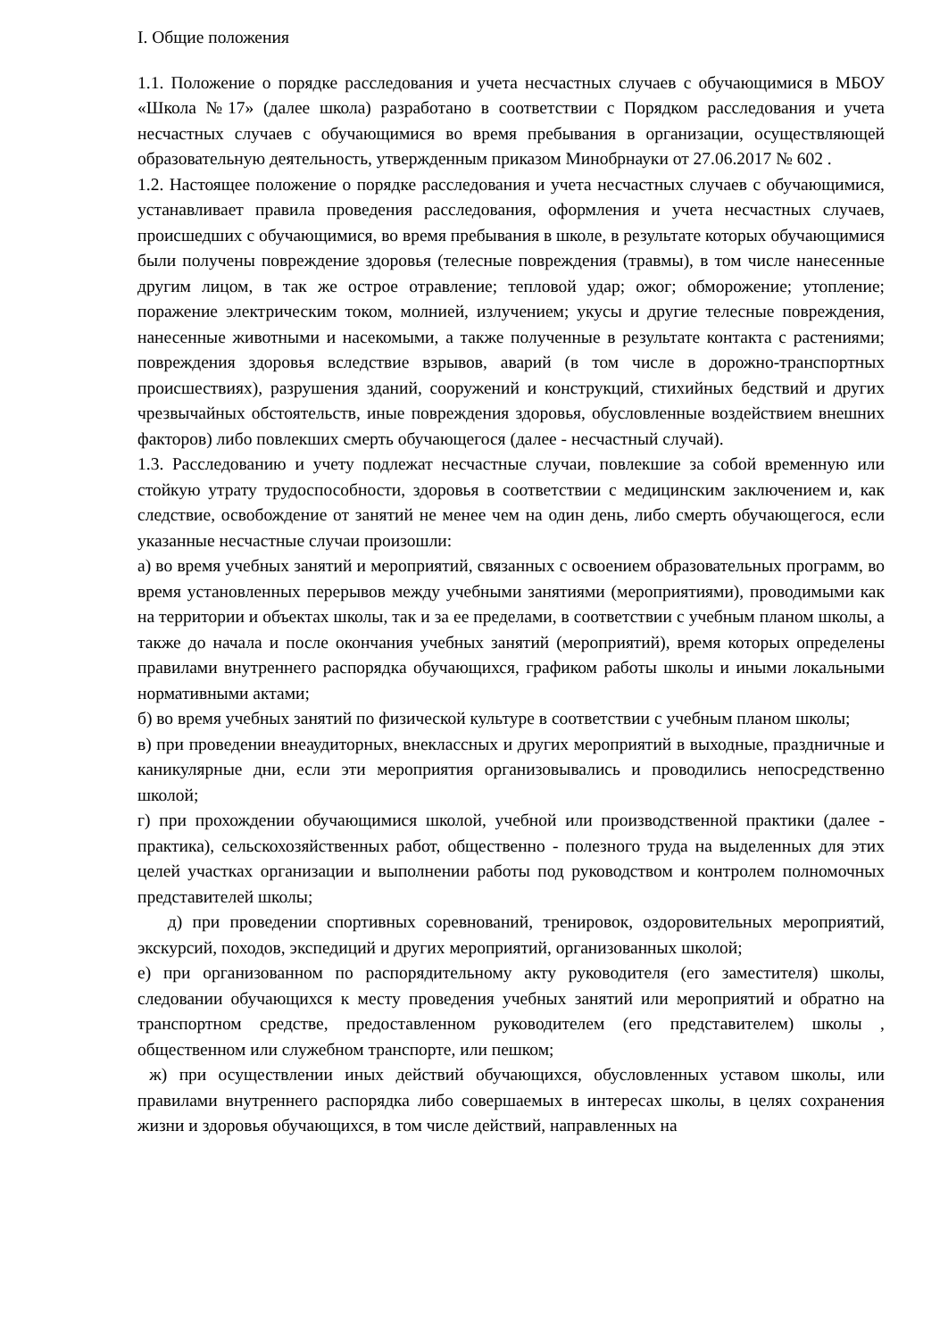I. Общие положения
1.1. Положение о порядке расследования и учета несчастных случаев с обучающимися в МБОУ «Школа №17» (далее школа) разработано в соответствии с Порядком расследования и учета несчастных случаев с обучающимися во время пребывания в организации, осуществляющей образовательную деятельность, утвержденным приказом Минобрнауки от 27.06.2017 № 602 .
1.2. Настоящее положение о порядке расследования и учета несчастных случаев с обучающимися, устанавливает правила проведения расследования, оформления и учета несчастных случаев, происшедших с обучающимися, во время пребывания в школе, в результате которых обучающимися были получены повреждение здоровья (телесные повреждения (травмы), в том числе нанесенные другим лицом, в так же острое отравление; тепловой удар; ожог; обморожение; утопление; поражение электрическим током, молнией, излучением; укусы и другие телесные повреждения, нанесенные животными и насекомыми, а также полученные в результате контакта с растениями; повреждения здоровья вследствие взрывов, аварий (в том числе в дорожно-транспортных происшествиях), разрушения зданий, сооружений и конструкций, стихийных бедствий и других чрезвычайных обстоятельств, иные повреждения здоровья, обусловленные воздействием внешних факторов) либо повлекших смерть обучающегося (далее - несчастный случай).
1.3. Расследованию и учету подлежат несчастные случаи, повлекшие за собой временную или стойкую утрату трудоспособности, здоровья в соответствии с медицинским заключением и, как следствие, освобождение от занятий не менее чем на один день, либо смерть обучающегося, если указанные несчастные случаи произошли:
а) во время учебных занятий и мероприятий, связанных с освоением образовательных программ, во время установленных перерывов между учебными занятиями (мероприятиями), проводимыми как на территории и объектах школы, так и за ее пределами, в соответствии с учебным планом школы, а также до начала и после окончания учебных занятий (мероприятий), время которых определены правилами внутреннего распорядка обучающихся, графиком работы школы и иными локальными нормативными актами;
б) во время учебных занятий по физической культуре в соответствии с учебным планом школы;
в) при проведении внеаудиторных, внеклассных и других мероприятий в выходные, праздничные и каникулярные дни, если эти мероприятия организовывались и проводились непосредственно школой;
г) при прохождении обучающимися школой, учебной или производственной практики (далее - практика), сельскохозяйственных работ, общественно - полезного труда на выделенных для этих целей участках организации и выполнении работы под руководством и контролем полномочных представителей школы;
д) при проведении спортивных соревнований, тренировок, оздоровительных мероприятий, экскурсий, походов, экспедиций и других мероприятий, организованных школой;
е) при организованном по распорядительному акту руководителя (его заместителя) школы, следовании обучающихся к месту проведения учебных занятий или мероприятий и обратно на транспортном средстве, предоставленном руководителем (его представителем) школы , общественном или служебном транспорте, или пешком;
ж) при осуществлении иных действий обучающихся, обусловленных уставом школы, или правилами внутреннего распорядка либо совершаемых в интересах школы, в целях сохранения жизни и здоровья обучающихся, в том числе действий, направленных на